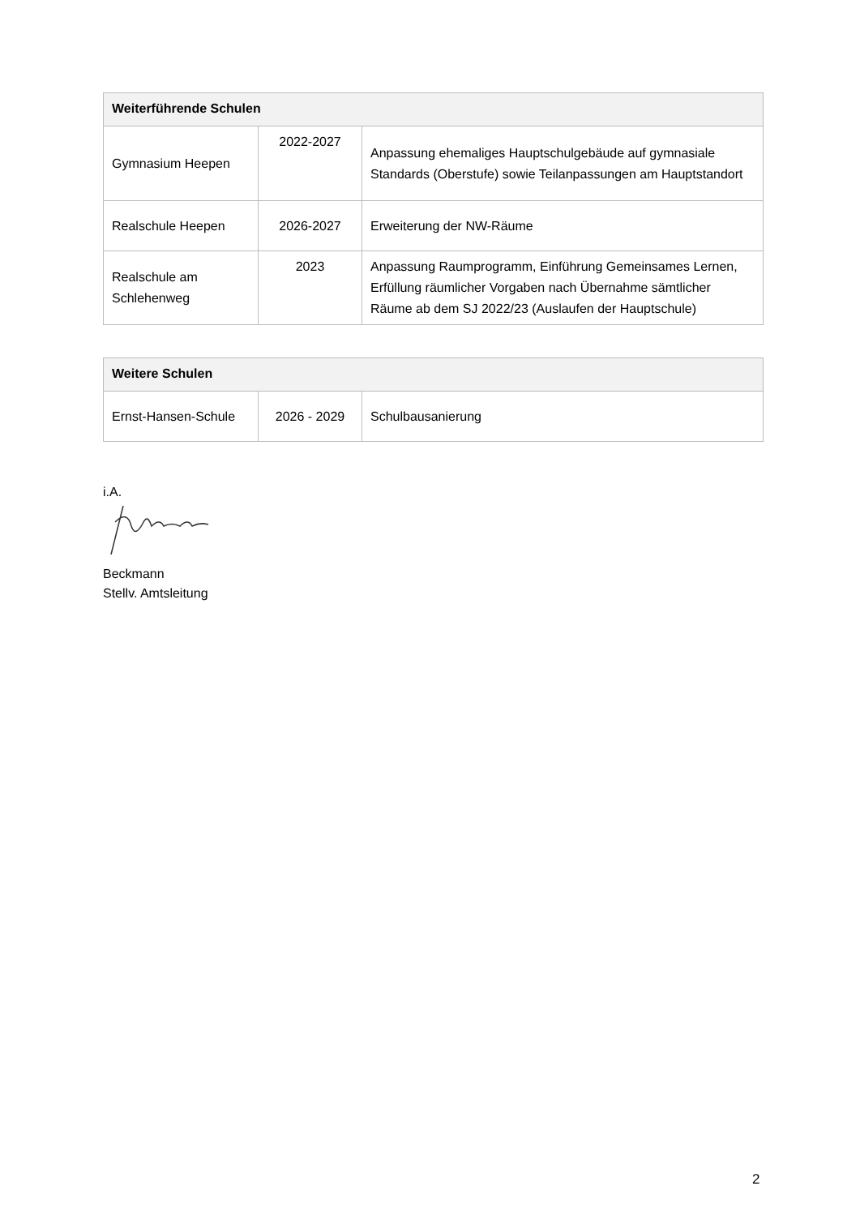| Weiterführende Schulen | | |
| --- | --- | --- |
| Gymnasium Heepen | 2022-2027 | Anpassung ehemaliges Hauptschulgebäude auf gymnasiale Standards (Oberstufe) sowie Teilanpassungen am Hauptstandort |
| Realschule Heepen | 2026-2027 | Erweiterung der NW-Räume |
| Realschule am Schlehenweg | 2023 | Anpassung Raumprogramm, Einführung Gemeinsames Lernen, Erfüllung räumlicher Vorgaben nach Übernahme sämtlicher Räume ab dem SJ 2022/23 (Auslaufen der Hauptschule) |
| Weitere Schulen | | |
| --- | --- | --- |
| Ernst-Hansen-Schule | 2026 - 2029 | Schulbausanierung |
i.A.
Beckmann
Stellv. Amtsleitung
2